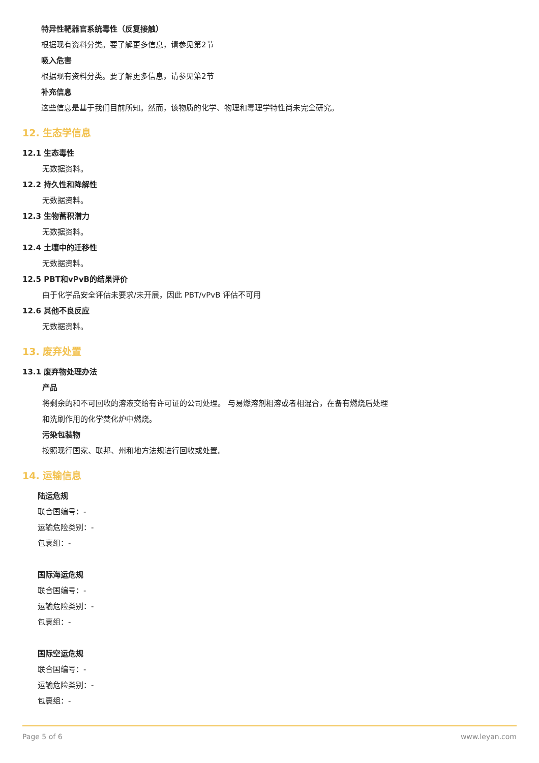特异性靶器官系统毒性（反复接触）
根据现有资料分类。要了解更多信息，请参见第2节
吸入危害
根据现有资料分类。要了解更多信息，请参见第2节
补充信息
这些信息是基于我们目前所知。然而，该物质的化学、物理和毒理学特性尚未完全研究。
12. 生态学信息
12.1 生态毒性
无数据资料。
12.2 持久性和降解性
无数据资料。
12.3 生物蓄积潜力
无数据资料。
12.4 土壤中的迁移性
无数据资料。
12.5 PBT和vPvB的结果评价
由于化学品安全评估未要求/未开展，因此 PBT/vPvB 评估不可用
12.6 其他不良反应
无数据资料。
13. 废弃处置
13.1 废弃物处理办法
产品
将剩余的和不可回收的溶液交给有许可证的公司处理。 与易燃溶剂相溶或者相混合，在备有燃烧后处理
和洗刷作用的化学焚化炉中燃烧。
污染包装物
按照现行国家、联邦、州和地方法规进行回收或处置。
14. 运输信息
陆运危规
联合国编号：-
运输危险类别：-
包裹组：-
国际海运危规
联合国编号：-
运输危险类别：-
包裹组：-
国际空运危规
联合国编号：-
运输危险类别：-
包裹组：-
Page 5 of 6 www.leyan.com